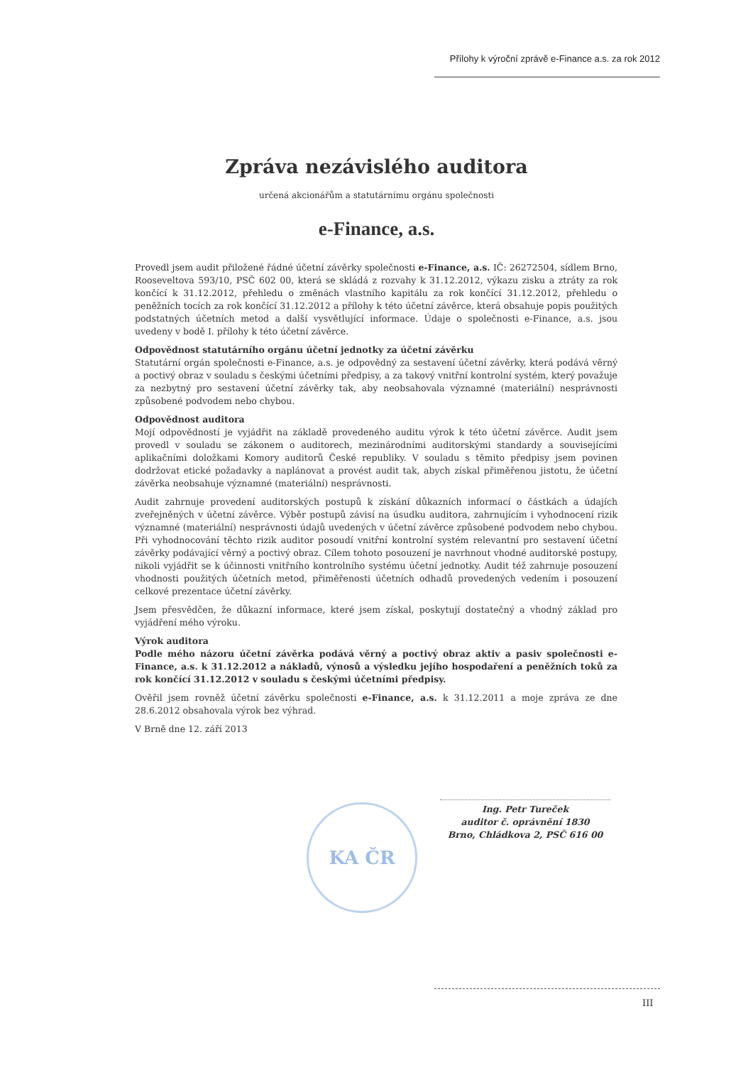Přílohy k výroční zprávě e-Finance a.s. za rok 2012
Zpráva nezávislého auditora
určená akcionářům a statutárnímu orgánu společnosti
e-Finance, a.s.
Provedl jsem audit přiložené řádné účetní závěrky společnosti e-Finance, a.s. IČ: 26272504, sídlem Brno, Rooseveltova 593/10, PSČ 602 00, která se skládá z rozvahy k 31.12.2012, výkazu zisku a ztráty za rok končící k 31.12.2012, přehledu o změnách vlastního kapitálu za rok končící 31.12.2012, přehledu o peněžních tocích za rok končící 31.12.2012 a přílohy k této účetní závěrce, která obsahuje popis použitých podstatných účetních metod a další vysvětlující informace. Údaje o společnosti e-Finance, a.s. jsou uvedeny v bodě I. přílohy k této účetní závěrce.
Odpovědnost statutárního orgánu účetní jednotky za účetní závěrku
Statutární orgán společnosti e-Finance, a.s. je odpovědný za sestavení účetní závěrky, která podává věrný a poctivý obraz v souladu s českými účetními předpisy, a za takový vnitřní kontrolní systém, který považuje za nezbytný pro sestavení účetní závěrky tak, aby neobsahovala významné (materiální) nesprávnosti způsobené podvodem nebo chybou.
Odpovědnost auditora
Mojí odpovědností je vyjádřit na základě provedeného auditu výrok k této účetní závěrce. Audit jsem provedl v souladu se zákonem o auditorech, mezinárodními auditorskými standardy a souvisejícími aplikačními doložkami Komory auditorů České republiky. V souladu s těmito předpisy jsem povinen dodržovat etické požadavky a naplánovat a provést audit tak, abych získal přiměřenou jistotu, že účetní závěrka neobsahuje významné (materiální) nesprávnosti.
Audit zahrnuje provedení auditorských postupů k získání důkazních informací o částkách a údajích zveřejněných v účetní závěrce. Výběr postupů závisí na úsudku auditora, zahrnujícím i vyhodnocení rizik významné (materiální) nesprávnosti údajů uvedených v účetní závěrce způsobené podvodem nebo chybou. Při vyhodnocování těchto rizik auditor posoudí vnitřní kontrolní systém relevantní pro sestavení účetní závěrky podávající věrný a poctivý obraz. Cílem tohoto posouzení je navrhnout vhodné auditorské postupy, nikoli vyjádřit se k účinnosti vnitřního kontrolního systému účetní jednotky. Audit též zahrnuje posouzení vhodnosti použitých účetních metod, přiměřenosti účetních odhadů provedených vedením i posouzení celkové prezentace účetní závěrky.
Jsem přesvědčen, že důkazní informace, které jsem získal, poskytují dostatečný a vhodný základ pro vyjádření mého výroku.
Výrok auditora
Podle mého názoru účetní závěrka podává věrný a poctivý obraz aktiv a pasiv společnosti e-Finance, a.s. k 31.12.2012 a nákladů, výnosů a výsledku jejího hospodaření a peněžních toků za rok končící 31.12.2012 v souladu s českými účetními předpisy.
Ověřil jsem rovněž účetní závěrku společnosti e-Finance, a.s. k 31.12.2011 a moje zpráva ze dne 28.6.2012 obsahovala výrok bez výhrad.
V Brně dne 12. září 2013
KA ČR
Ing. Petr Tureček
auditor č. oprávnění 1830
Brno, Chládkova 2, PSČ 616 00
III